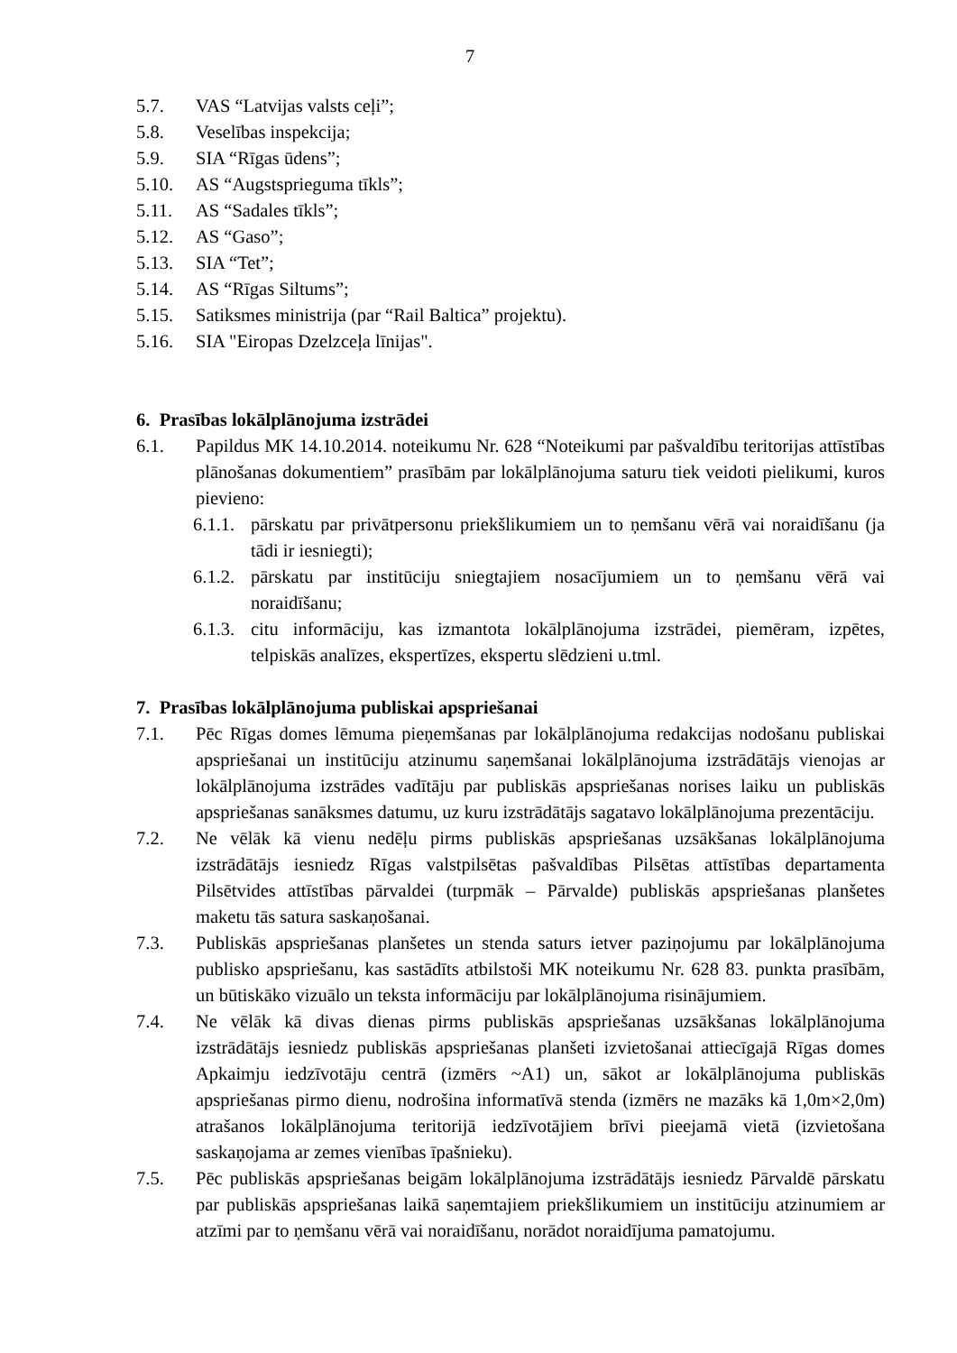7
5.7. VAS “Latvijas valsts ceļi”;
5.8. Veselības inspekcija;
5.9. SIA “Rīgas ūdens”;
5.10. AS “Augstsprieguma tīkls”;
5.11. AS “Sadales tīkls”;
5.12. AS “Gaso”;
5.13. SIA “Tet”;
5.14. AS “Rīgas Siltums”;
5.15. Satiksmes ministrija (par “Rail Baltica” projektu).
5.16. SIA "Eiropas Dzelzceļa līnijas".
6. Prasības lokālplānojuma izstrādei
6.1. Papildus MK 14.10.2014. noteikumu Nr. 628 “Noteikumi par pašvaldību teritorijas attīstības plānošanas dokumentiem” prasībām par lokālplānojuma saturu tiek veidoti pielikumi, kuros pievieno:
6.1.1. pārskatu par privātpersonu priekšlikumiem un to ņemšanu vērā vai noraidīšanu (ja tādi ir iesniegti);
6.1.2. pārskatu par institūciju sniegtajiem nosacījumiem un to ņemšanu vērā vai noraidīšanu;
6.1.3. citu informāciju, kas izmantota lokālplānojuma izstrādei, piemēram, izpētes, telpiskās analīzes, ekspertīzes, ekspertu slēdzieni u.tml.
7. Prasības lokālplānojuma publiskai apspriešanai
7.1. Pēc Rīgas domes lēmuma pieņemšanas par lokālplānojuma redakcijas nodošanu publiskai apspriešanai un institūciju atzinumu saņemšanai lokālplānojuma izstrādātājs vienojas ar lokālplānojuma izstrādes vadītāju par publiskās apspriešanas norises laiku un publiskās apspriešanas sanāksmes datumu, uz kuru izstrādātājs sagatavo lokālplānojuma prezentāciju.
7.2. Ne vēlāk kā vienu nedēļu pirms publiskās apspriešanas uzsākšanas lokālplānojuma izstrādātājs iesniedz Rīgas valstpilsētas pašvaldības Pilsētas attīstības departamenta Pilsētvides attīstības pārvaldei (turpmāk – Pārvalde) publiskās apspriešanas planšetes maketu tās satura saskaņošanai.
7.3. Publiskās apspriešanas planšetes un stenda saturs ietver paziņojumu par lokālplānojuma publisko apspriešanu, kas sastādīts atbilstoši MK noteikumu Nr. 628 83. punkta prasībām, un būtiskāko vizuālo un teksta informāciju par lokālplānojuma risinājumiem.
7.4. Ne vēlāk kā divas dienas pirms publiskās apspriešanas uzsākšanas lokālplānojuma izstrādātājs iesniedz publiskās apspriešanas planšeti izvietošanai attiecīgajā Rīgas domes Apkaimju iedzīvotāju centrā (izmērs ~A1) un, sākot ar lokālplānojuma publiskās apspriešanas pirmo dienu, nodrošina informatīvā stenda (izmērs ne mazāks kā 1,0m×2,0m) atrašanos lokālplānojuma teritorijā iedzīvotājiem brīvi pieejamā vietā (izvietošana saskaņojama ar zemes vienības īpašnieku).
7.5. Pēc publiskās apspriešanas beigām lokālplānojuma izstrādātājs iesniedz Pārvaldē pārskatu par publiskās apspriešanas laikā saņemtajiem priekšlikumiem un institūciju atzinumiem ar atzīmi par to ņemšanu vērā vai noraidīšanu, norādot noraidījuma pamatojumu.